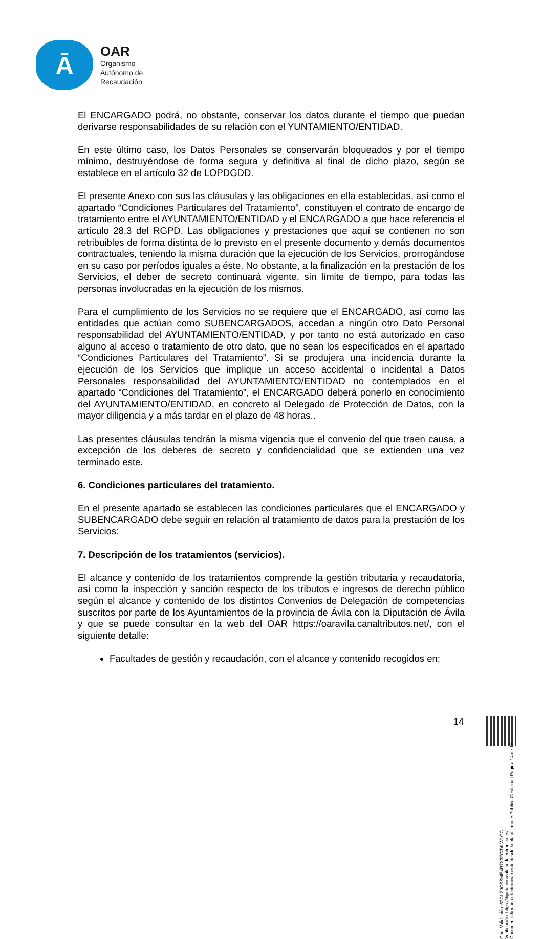Ā
OAR
Organismo
Autónomo de
Recaudación
El ENCARGADO podrá, no obstante, conservar los datos durante el tiempo que puedan derivarse responsabilidades de su relación con el YUNTAMIENTO/ENTIDAD.
En este último caso, los Datos Personales se conservarán bloqueados y por el tiempo mínimo, destruyéndose de forma segura y definitiva al final de dicho plazo, según se establece en el artículo 32 de LOPDGDD.
El presente Anexo con sus las cláusulas y las obligaciones en ella establecidas, así como el apartado “Condiciones Particulares del Tratamiento”, constituyen el contrato de encargo de tratamiento entre el AYUNTAMIENTO/ENTIDAD y el ENCARGADO a que hace referencia el artículo 28.3 del RGPD. Las obligaciones y prestaciones que aquí se contienen no son retribuibles de forma distinta de lo previsto en el presente documento y demás documentos contractuales, teniendo la misma duración que la ejecución de los Servicios, prorrogándose en su caso por períodos iguales a éste. No obstante, a la finalización en la prestación de los Servicios, el deber de secreto continuará vigente, sin límite de tiempo, para todas las personas involucradas en la ejecución de los mismos.
Para el cumplimiento de los Servicios no se requiere que el ENCARGADO, así como las entidades que actúan como SUBENCARGADOS, accedan a ningún otro Dato Personal responsabilidad del AYUNTAMIENTO/ENTIDAD, y por tanto no está autorizado en caso alguno al acceso o tratamiento de otro dato, que no sean los especificados en el apartado “Condiciones Particulares del Tratamiento”. Si se produjera una incidencia durante la ejecución de los Servicios que implique un acceso accidental o incidental a Datos Personales responsabilidad del AYUNTAMIENTO/ENTIDAD no contemplados en el apartado “Condiciones del Tratamiento”, el ENCARGADO deberá ponerlo en conocimiento del AYUNTAMIENTO/ENTIDAD, en concreto al Delegado de Protección de Datos, con la mayor diligencia y a más tardar en el plazo de 48 horas..
Las presentes cláusulas tendrán la misma vigencia que el convenio del que traen causa, a excepción de los deberes de secreto y confidencialidad que se extienden una vez terminado este.
6. Condiciones particulares del tratamiento.
En el presente apartado se establecen las condiciones particulares que el ENCARGADO y SUBENCARGADO debe seguir en relación al tratamiento de datos para la prestación de los Servicios:
7. Descripción de los tratamientos (servicios).
El alcance y contenido de los tratamientos comprende la gestión tributaria y recaudatoria, así como la inspección y sanción respecto de los tributos e ingresos de derecho público según el alcance y contenido de los distintos Convenios de Delegación de competencias suscritos por parte de los Ayuntamientos de la provincia de Ávila con la Diputación de Ávila y que se puede consultar en la web del OAR https://oaravila.canaltributos.net/, con el siguiente detalle:
Facultades de gestión y recaudación, con el alcance y contenido recogidos en:
Cód. Validación: 62CLZ9CSSME4R7X3FGT4LWLGC
Verificación: https://diputacionavila.sedelectronica.es/
Documento firmado electrónicamente desde la plataforma esPublico Gestiona | Página 14 de 16
14